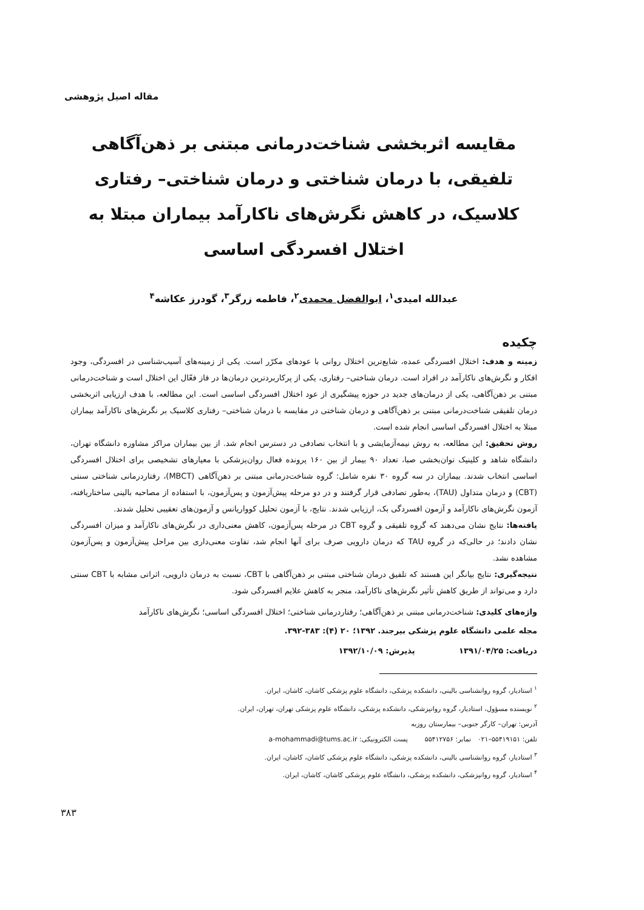مقاله اصیل پژوهشی
مقایسه اثربخشی شناخت‌درمانی مبتنی بر ذهن‌آگاهی تلفیقی، با درمان شناختی و درمان شناختی– رفتاری کلاسیک، در کاهش نگرش‌های ناکارآمد بیماران مبتلا به اختلال افسردگی اساسی
عبدالله امیدی<sup>۱</sup>، ابوالفضل محمدی<sup>۲</sup>، فاطمه زرگر<sup>۳</sup>، گودرز عکاشه<sup>۴</sup>
چکیده
زمینه و هدف: اختلال افسردگی عمده، شایع‌ترین اختلال روانی با عودهای مکرّر است. یکی از زمینه‌های آسیب‌شناسی در افسردگی، وجود افکار و نگرش‌های ناکارآمد در افراد است. درمان شناختی– رفتاری، یکی از پرکاربردترین درمان‌ها در فاز فعّال این اختلال است و شناخت‌درمانی مبتنی بر ذهن‌آگاهی، یکی از درمان‌های جدید در حوزه پیشگیری از عود اختلال افسردگی اساسی است. این مطالعه، با هدف ارزیابی اثربخشی درمان تلفیقی شناخت‌درمانی مبتنی بر ذهن‌آگاهی و درمان شناختی در مقایسه با درمان شناختی– رفتاری کلاسیک بر نگرش‌های ناکارآمد بیماران مبتلا به اختلال افسردگی اساسی انجام شده است.
روش تحقیق: این مطالعه، به روش نیمه‌آزمایشی و با انتخاب تصادفی در دسترس انجام شد. از بین بیماران مراکز مشاوره دانشگاه تهران، دانشگاه شاهد و کلینیک توان‌بخشی صبا، تعداد ۹۰ بیمار از بین ۱۶۰ پرونده فعال روان‌پزشکی با معیارهای تشخیصی برای اختلال افسردگی اساسی انتخاب شدند. بیماران در سه گروه ۳۰ نفره شامل: گروه شناخت‌درمانی مبتنی بر ذهن‌آگاهی (MBCT)، رفتاردرمانی شناختی سنتی (CBT) و درمان متداول (TAU)، به‌طور تصادفی قرار گرفتند و در دو مرحله پیش‌آزمون و پس‌آزمون، با استفاده از مصاحبه بالینی ساختاریافته، آزمون نگرش‌های ناکارآمد و آزمون افسردگی بک، ارزیابی شدند. نتایج، با آزمون تحلیل کوواریانس و آزمون‌های تعقیبی تحلیل شدند.
یافته‌ها: نتایج نشان می‌دهند که گروه تلفیقی و گروه CBT در مرحله پس‌آزمون، کاهش معنی‌داری در نگرش‌های ناکارآمد و میزان افسردگی نشان دادند؛ در حالی‌که در گروه TAU که درمان دارویی صرف برای آنها انجام شد، تفاوت معنی‌داری بین مراحل پیش‌آزمون و پس‌آزمون مشاهده نشد.
نتیجه‌گیری: نتایج بیانگر این هستند که تلفیق درمان شناختی مبتنی بر ذهن‌آگاهی با CBT، نسبت به درمان دارویی، اثراتی مشابه با CBT سنتی دارد و می‌تواند از طریق کاهش تأثیر نگرش‌های ناکارآمد، منجر به کاهش علایم افسردگی شود.
واژه‌های کلیدی: شناخت‌درمانی مبتنی بر ذهن‌آگاهی؛ رفتاردرمانی شناختی؛ اختلال افسردگی اساسی؛ نگرش‌های ناکارآمد
مجله علمی دانشگاه علوم پزشکی بیرجند. ۱۳۹۲؛ ۲۰ (۴): ۳۸۳-۳۹۲.
دریافت: ۱۳۹۱/۰۴/۲۵ پذیرش: ۱۳۹۲/۱۰/۰۹
<sup>۱</sup> استادیار، گروه روانشناسی بالینی، دانشکده پزشکی، دانشگاه علوم پزشکی کاشان، کاشان، ایران.
<sup>۲</sup> نویسنده مسؤول، استادیار، گروه روانپزشکی، دانشکده پزشکی، دانشگاه علوم پزشکی تهران، تهران، ایران.
آدرس: تهران– کارگر جنوبی– بیمارستان روزبه
تلفن: ۵۵۴۱۹۱۵۱–۰۲۱ نمابر: ۵۵۴۱۲۷۵۶ پست الکترونیکی: a-mohammadi@tums.ac.ir
<sup>۳</sup> استادیار، گروه روانشناسی بالینی، دانشکده پزشکی، دانشگاه علوم پزشکی کاشان، کاشان، ایران.
<sup>۴</sup> استادیار، گروه روانپزشکی، دانشکده پزشکی، دانشگاه علوم پزشکی کاشان، کاشان، ایران.
۳۸۳